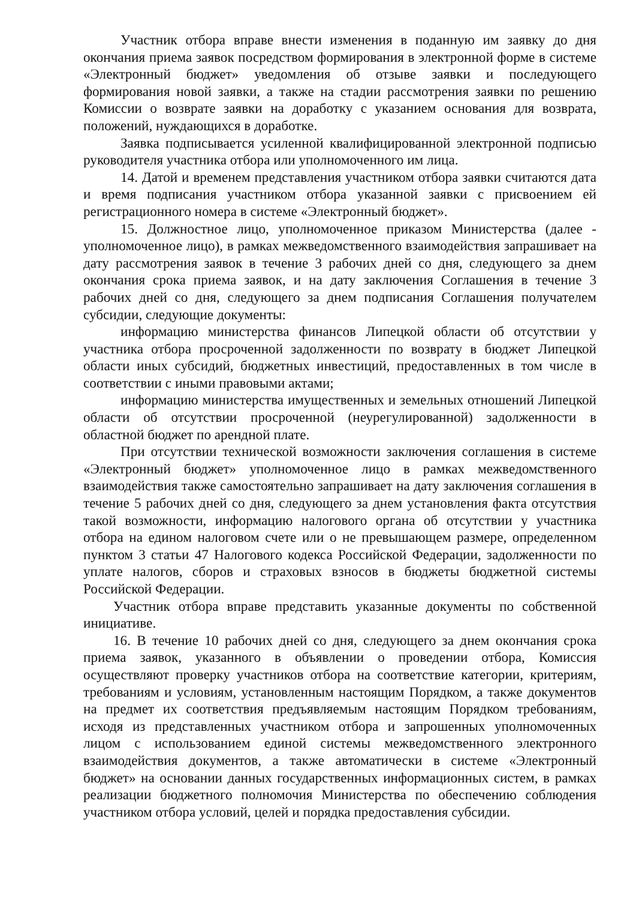Участник отбора вправе внести изменения в поданную им заявку до дня окончания приема заявок посредством формирования в электронной форме в системе «Электронный бюджет» уведомления об отзыве заявки и последующего формирования новой заявки, а также на стадии рассмотрения заявки по решению Комиссии о возврате заявки на доработку с указанием основания для возврата, положений, нуждающихся в доработке.
Заявка подписывается усиленной квалифицированной электронной подписью руководителя участника отбора или уполномоченного им лица.
14. Датой и временем представления участником отбора заявки считаются дата и время подписания участником отбора указанной заявки с присвоением ей регистрационного номера в системе «Электронный бюджет».
15. Должностное лицо, уполномоченное приказом Министерства (далее - уполномоченное лицо), в рамках межведомственного взаимодействия запрашивает на дату рассмотрения заявок в течение 3 рабочих дней со дня, следующего за днем окончания срока приема заявок, и на дату заключения Соглашения в течение 3 рабочих дней со дня, следующего за днем подписания Соглашения получателем субсидии, следующие документы:
информацию министерства финансов Липецкой области об отсутствии у участника отбора просроченной задолженности по возврату в бюджет Липецкой области иных субсидий, бюджетных инвестиций, предоставленных в том числе в соответствии с иными правовыми актами;
информацию министерства имущественных и земельных отношений Липецкой области об отсутствии просроченной (неурегулированной) задолженности в областной бюджет по арендной плате.
При отсутствии технической возможности заключения соглашения в системе «Электронный бюджет» уполномоченное лицо в рамках межведомственного взаимодействия также самостоятельно запрашивает на дату заключения соглашения в течение 5 рабочих дней со дня, следующего за днем установления факта отсутствия такой возможности, информацию налогового органа об отсутствии у участника отбора на едином налоговом счете или о не превышающем размере, определенном пунктом 3 статьи 47 Налогового кодекса Российской Федерации, задолженности по уплате налогов, сборов и страховых взносов в бюджеты бюджетной системы Российской Федерации.
Участник отбора вправе представить указанные документы по собственной инициативе.
16. В течение 10 рабочих дней со дня, следующего за днем окончания срока приема заявок, указанного в объявлении о проведении отбора, Комиссия осуществляют проверку участников отбора на соответствие категории, критериям, требованиям и условиям, установленным настоящим Порядком, а также документов на предмет их соответствия предъявляемым настоящим Порядком требованиям, исходя из представленных участником отбора и запрошенных уполномоченных лицом с использованием единой системы межведомственного электронного взаимодействия документов, а также автоматически в системе «Электронный бюджет» на основании данных государственных информационных систем, в рамках реализации бюджетного полномочия Министерства по обеспечению соблюдения участником отбора условий, целей и порядка предоставления субсидии.